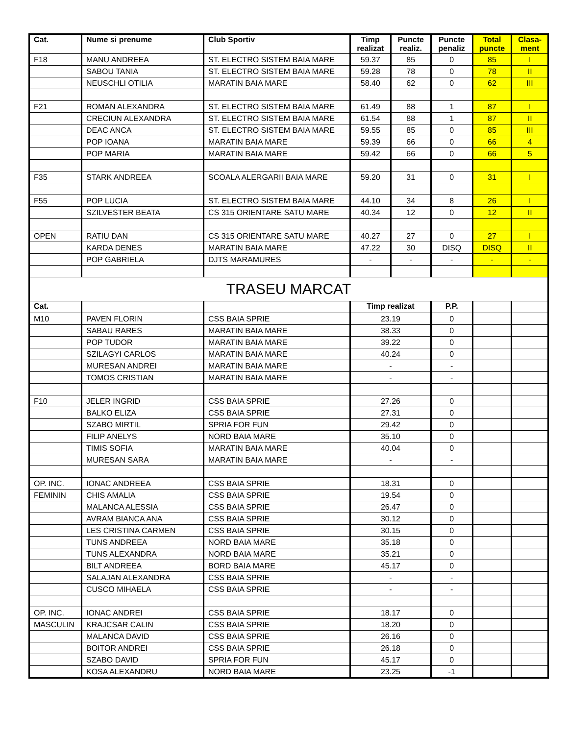| Cat. | Nume si prenume | Club Sportiv | Timp realizat | Puncte realiz. | Puncte penaliz | Total puncte | Clasa-ment |
| --- | --- | --- | --- | --- | --- | --- | --- |
| F18 | MANU ANDREEA | ST. ELECTRO SISTEM BAIA MARE | 59.37 | 85 | 0 | 85 | I |
| | SABOU TANIA | ST. ELECTRO SISTEM BAIA MARE | 59.28 | 78 | 0 | 78 | II |
| | NEUSCHLI OTILIA | MARATIN BAIA MARE | 58.40 | 62 | 0 | 62 | III |
| F21 | ROMAN ALEXANDRA | ST. ELECTRO SISTEM BAIA MARE | 61.49 | 88 | 1 | 87 | I |
| | CRECIUN ALEXANDRA | ST. ELECTRO SISTEM BAIA MARE | 61.54 | 88 | 1 | 87 | II |
| | DEAC ANCA | ST. ELECTRO SISTEM BAIA MARE | 59.55 | 85 | 0 | 85 | III |
| | POP IOANA | MARATIN BAIA MARE | 59.39 | 66 | 0 | 66 | 4 |
| | POP MARIA | MARATIN BAIA MARE | 59.42 | 66 | 0 | 66 | 5 |
| F35 | STARK ANDREEA | SCOALA ALERGARII BAIA MARE | 59.20 | 31 | 0 | 31 | I |
| F55 | POP LUCIA | ST. ELECTRO SISTEM BAIA MARE | 44.10 | 34 | 8 | 26 | I |
| | SZILVESTER BEATA | CS 315 ORIENTARE SATU MARE | 40.34 | 12 | 0 | 12 | II |
| OPEN | RATIU DAN | CS 315 ORIENTARE SATU MARE | 40.27 | 27 | 0 | 27 | I |
| | KARDA DENES | MARATIN BAIA MARE | 47.22 | 30 | DISQ | DISQ | II |
| | POP GABRIELA | DJTS MARAMURES | - | - | - | - | - |
| TRASEU MARCAT | | | | | | | |
| Cat. | | | Timp realizat | | P.P. | | |
| M10 | PAVEN FLORIN | CSS BAIA SPRIE | 23.19 | | 0 | | |
| | SABAU RARES | MARATIN BAIA MARE | 38.33 | | 0 | | |
| | POP TUDOR | MARATIN BAIA MARE | 39.22 | | 0 | | |
| | SZILAGYI CARLOS | MARATIN BAIA MARE | 40.24 | | 0 | | |
| | MURESAN ANDREI | MARATIN BAIA MARE | - | | - | | |
| | TOMOS CRISTIAN | MARATIN BAIA MARE | - | | - | | |
| F10 | JELER INGRID | CSS BAIA SPRIE | 27.26 | | 0 | | |
| | BALKO ELIZA | CSS BAIA SPRIE | 27.31 | | 0 | | |
| | SZABO MIRTIL | SPRIA FOR FUN | 29.42 | | 0 | | |
| | FILIP ANELYS | NORD BAIA MARE | 35.10 | | 0 | | |
| | TIMIS SOFIA | MARATIN BAIA MARE | 40.04 | | 0 | | |
| | MURESAN SARA | MARATIN BAIA MARE | - | | - | | |
| OP. INC. | IONAC ANDREEA | CSS BAIA SPRIE | 18.31 | | 0 | | |
| FEMININ | CHIS AMALIA | CSS BAIA SPRIE | 19.54 | | 0 | | |
| | MALANCA ALESSIA | CSS BAIA SPRIE | 26.47 | | 0 | | |
| | AVRAM BIANCA ANA | CSS BAIA SPRIE | 30.12 | | 0 | | |
| | LES CRISTINA CARMEN | CSS BAIA SPRIE | 30.15 | | 0 | | |
| | TUNS ANDREEA | NORD BAIA MARE | 35.18 | | 0 | | |
| | TUNS ALEXANDRA | NORD BAIA MARE | 35.21 | | 0 | | |
| | BILT ANDREEA | BORD BAIA MARE | 45.17 | | 0 | | |
| | SALAJAN ALEXANDRA | CSS BAIA SPRIE | - | | - | | |
| | CUSCO MIHAELA | CSS BAIA SPRIE | - | | - | | |
| OP. INC. | IONAC ANDREI | CSS BAIA SPRIE | 18.17 | | 0 | | |
| MASCULIN | KRAJCSAR CALIN | CSS BAIA SPRIE | 18.20 | | 0 | | |
| | MALANCA DAVID | CSS BAIA SPRIE | 26.16 | | 0 | | |
| | BOITOR ANDREI | CSS BAIA SPRIE | 26.18 | | 0 | | |
| | SZABO DAVID | SPRIA FOR FUN | 45.17 | | 0 | | |
| | KOSA ALEXANDRU | NORD BAIA MARE | 23.25 | | -1 | | |